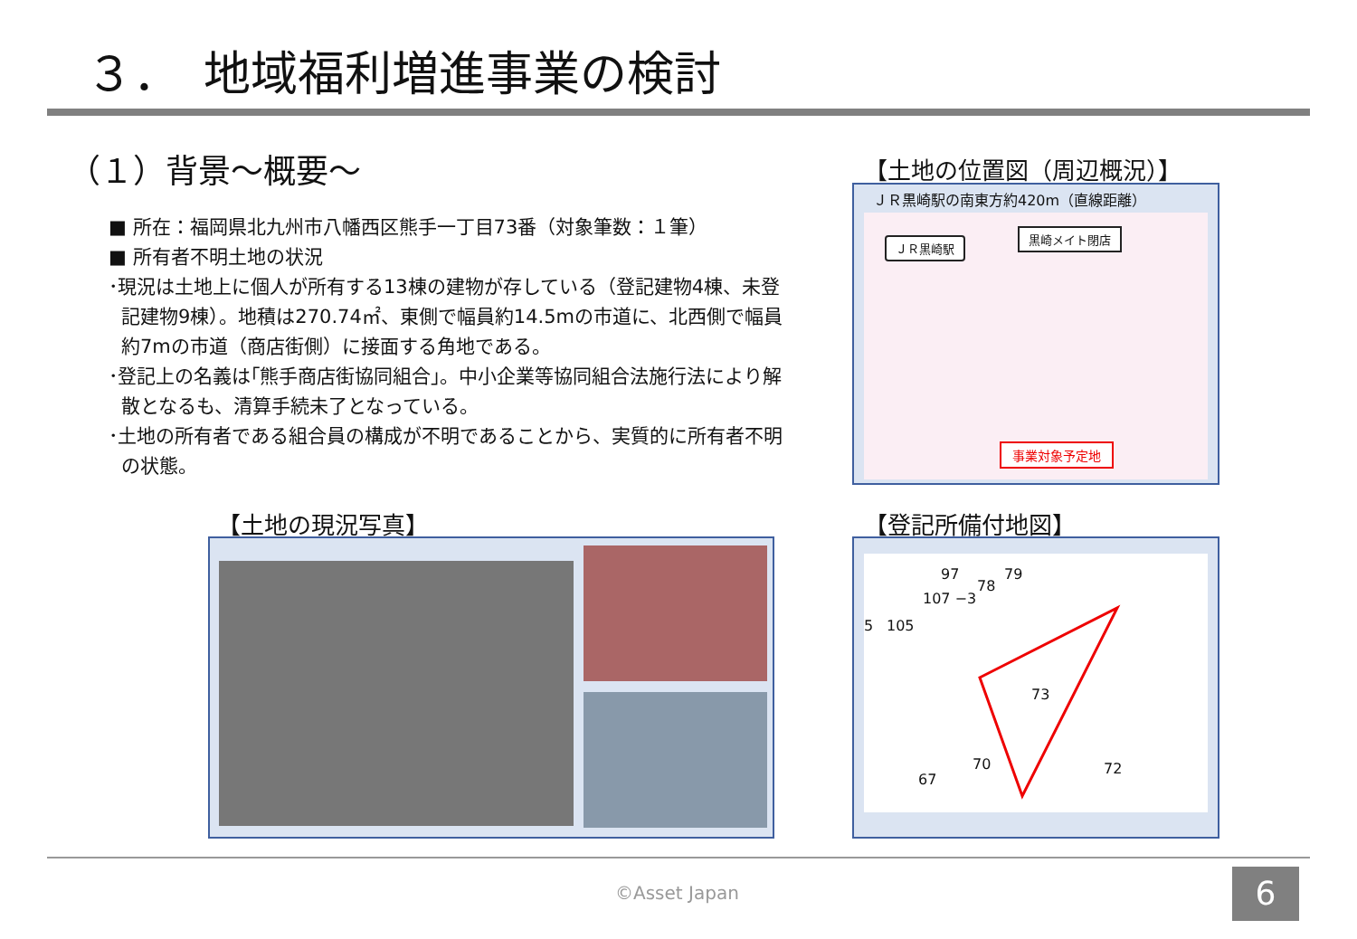３．　地域福利増進事業の検討
（１）背景～概要～
■ 所在：福岡県北九州市八幡西区熊手一丁目73番（対象筆数：１筆）
■ 所有者不明土地の状況
･現況は土地上に個人が所有する13棟の建物が存している（登記建物4棟、未登記建物9棟）。地積は270.74㎡、東側で幅員約14.5mの市道に、北西側で幅員約7mの市道（商店街側）に接面する角地である。
･登記上の名義は｢熊手商店街協同組合｣。中小企業等協同組合法施行法により解散となるも、清算手続未了となっている。
･土地の所有者である組合員の構成が不明であることから、実質的に所有者不明の状態。
【土地の位置図（周辺概況）】
ＪＲ黒崎駅の南東方約420m（直線距離）
ＪＲ黒崎駅
黒崎メイト閉店
事業対象予定地
【土地の現況写真】 【登記所備付地図】
97
78
79
107 −3
5 105
73
67
70 72
©Asset Japan 6